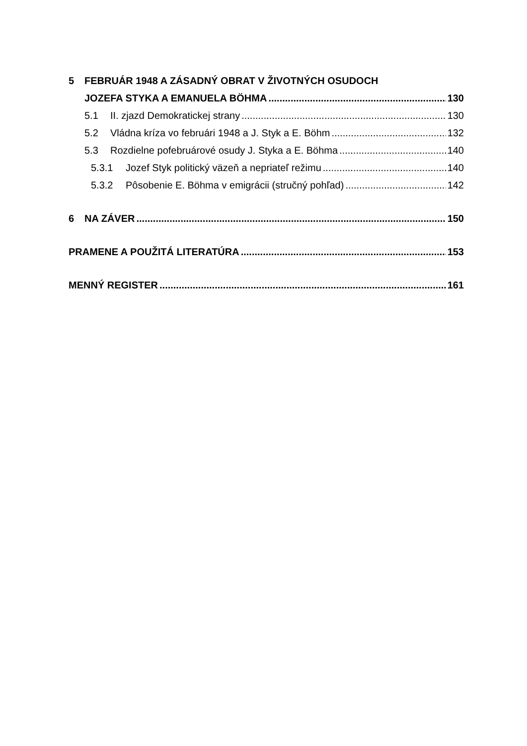5 FEBRUÁR 1948 A ZÁSADNÝ OBRAT V ŽIVOTNÝCH OSUDOCH
JOZEFA STYKA A EMANUELA BÖHMA 130
5.1 II. zjazd Demokratickej strany 130
5.2 Vládna kríza vo februári 1948 a J. Styk a E. Böhm 132
5.3 Rozdielne pofebruárové osudy J. Styka a E. Böhma 140
5.3.1 Jozef Styk politický väzeň a nepriateľ režimu 140
5.3.2 Pôsobenie E. Böhma v emigrácii (stručný pohľad) 142
6 NA ZÁVER 150
PRAMENE A POUŽITÁ LITERATÚRA 153
MENNÝ REGISTER 161